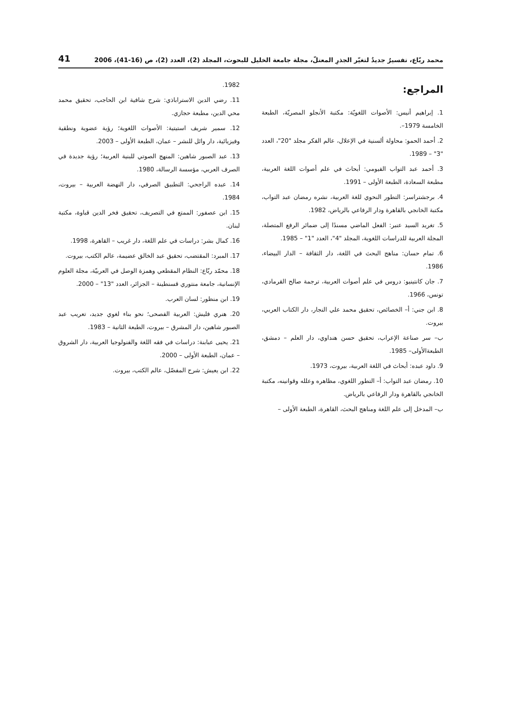محمد ربّاع، تفسيرٌ جديدٌ لتغيّر الجذرِ المعتلّ، مجلة جامعة الخليل للبحوث، المجلد (2)، العدد (2)، ص (16-41)، 2006 41
المراجع:
1. إبراهيم أنيس: الأصوات اللغويّة: مكتبة الأنجلو المصريّة، الطبعة الخامسة 1979–.
2. أحمد الحمو: محاولة ألسنية في الإعلال، عالم الفكر مجلد "20"، العدد "3" – 1989.
3. أحمد عبد التواب الفيومي: أبحاث في علم أصوات اللغة العربية، مطبعة السعادة، الطبعة الأولى – 1991.
4. برجشتراسر: التطور النحوي للغة العربية، نشره رمضان عبد التواب، مكتبة الخانجي بالقاهرة ودار الرفاعي بالرياض، 1982.
5. تغريد السيد عنبر: الفعل الماضي مسندًا إلى ضمائر الرفع المتصلة، المجلة العربية للدراسات اللغوية، المجلد "4"، العدد "1" – 1985.
6. تمام حسان: مناهج البحث في اللغة، دار الثقافة – الدار البيضاء، 1986.
7. جان كانتينيو: دروس في علم أصوات العربية، ترجمة صالح القرمادي، تونس، 1966.
8. ابن جني: أ– الخصائص، تحقيق محمد علي النجار، دار الكتاب العربي، بيروت.
ب– سر صناعة الإعراب، تحقيق حسن هنداوي، دار العلم – دمشق، الطبعةالأولى– 1985.
9. داود عبده: أبحاث في اللغة العربية، بيروت، 1973.
10. رمضان عبد التواب: أ– التطور اللغوي، مظاهره وعلله وقوانينه، مكتبة الخانجي بالقاهرة ودار الرفاعي بالرياض.
ب– المدخل إلى علم اللغة ومناهج البحث، القاهرة، الطبعة الأولى –
1982.
11. رضي الدين الاستراباذي: شرح شافية ابن الحاجب، تحقيق محمد محي الدين، مطبعة حجازي.
12. سمير شريف استيتية: الأصوات اللغوية؛ رؤية عضوية ونطقية وفيزيائية، دار وائل للنشر – عمان، الطبعة الأولى – 2003.
13. عبد الصبور شاهين: المنهج الصوتي للبنية العربية؛ رؤية جديدة في الصرف العربي، مؤسسة الرسالة، 1980.
14. عبده الراجحي: التطبيق الصرفي، دار النهضة العربية – بيروت، 1984.
15. ابن عصفور: الممتع في التصريف، تحقيق فخر الدين قباوة، مكتبة لبنان.
16. كمال بشر: دراسات في علم اللغة، دار غريب – القاهرة، 1998.
17. المبرد: المقتضب، تحقيق عبد الخالق عضيمة، عالم الكتب، بيروت.
18. محمّد ربّاع: النظام المقطعي وهمزة الوصل في العربيّة، مجلة العلوم الإنسانية، جامعة منتوري قسنطينة – الجزائر، العدد "13" – 2000.
19. ابن منظور: لسان العرب.
20. هنري فليش: العربية الفصحى؛ نحو بناء لغوي جديد، تعريب عبد الصبور شاهين، دار المشرق – بيروت، الطبعة الثانية – 1983.
21. يحيى عبابنة: دراسات في فقه اللغة والفنولوجيا العربية، دار الشروق – عمان، الطبعة الأولى – 2000.
22. ابن يعيش: شرح المفصّل، عالم الكتب، بيروت.